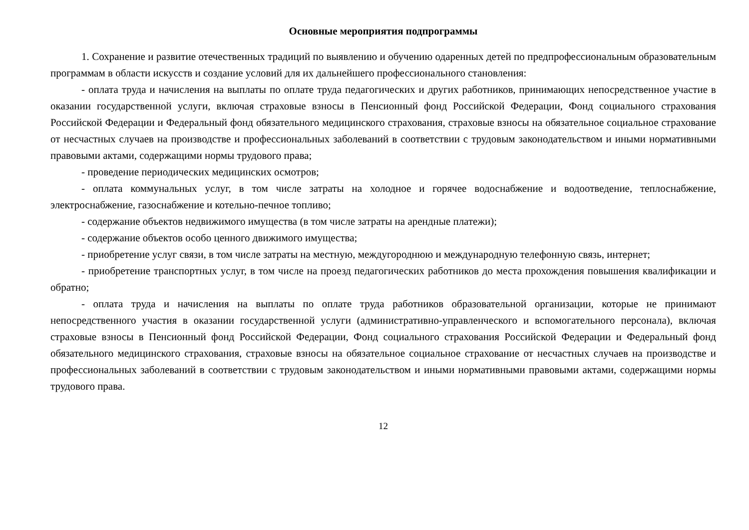Основные мероприятия подпрограммы
1. Сохранение и развитие отечественных традиций по выявлению и обучению одаренных детей по предпрофессиональным образовательным программам в области искусств и создание условий для их дальнейшего профессионального становления:
- оплата труда и начисления на выплаты по оплате труда педагогических и других работников, принимающих непосредственное участие в оказании государственной услуги, включая страховые взносы в Пенсионный фонд Российской Федерации, Фонд социального страхования Российской Федерации и Федеральный фонд обязательного медицинского страхования, страховые взносы на обязательное социальное страхование от несчастных случаев на производстве и профессиональных заболеваний в соответствии с трудовым законодательством и иными нормативными правовыми актами, содержащими нормы трудового права;
- проведение периодических медицинских осмотров;
- оплата коммунальных услуг, в том числе затраты на холодное и горячее водоснабжение и водоотведение, теплоснабжение, электроснабжение, газоснабжение и котельно-печное топливо;
- содержание объектов недвижимого имущества (в том числе затраты на арендные платежи);
- содержание объектов особо ценного движимого имущества;
- приобретение услуг связи, в том числе затраты на местную, междугороднюю и международную телефонную связь, интернет;
- приобретение транспортных услуг, в том числе на проезд педагогических работников до места прохождения повышения квалификации и обратно;
- оплата труда и начисления на выплаты по оплате труда работников образовательной организации, которые не принимают непосредственного участия в оказании государственной услуги (административно-управленческого и вспомогательного персонала), включая страховые взносы в Пенсионный фонд Российской Федерации, Фонд социального страхования Российской Федерации и Федеральный фонд обязательного медицинского страхования, страховые взносы на обязательное социальное страхование от несчастных случаев на производстве и профессиональных заболеваний в соответствии с трудовым законодательством и иными нормативными правовыми актами, содержащими нормы трудового права.
12